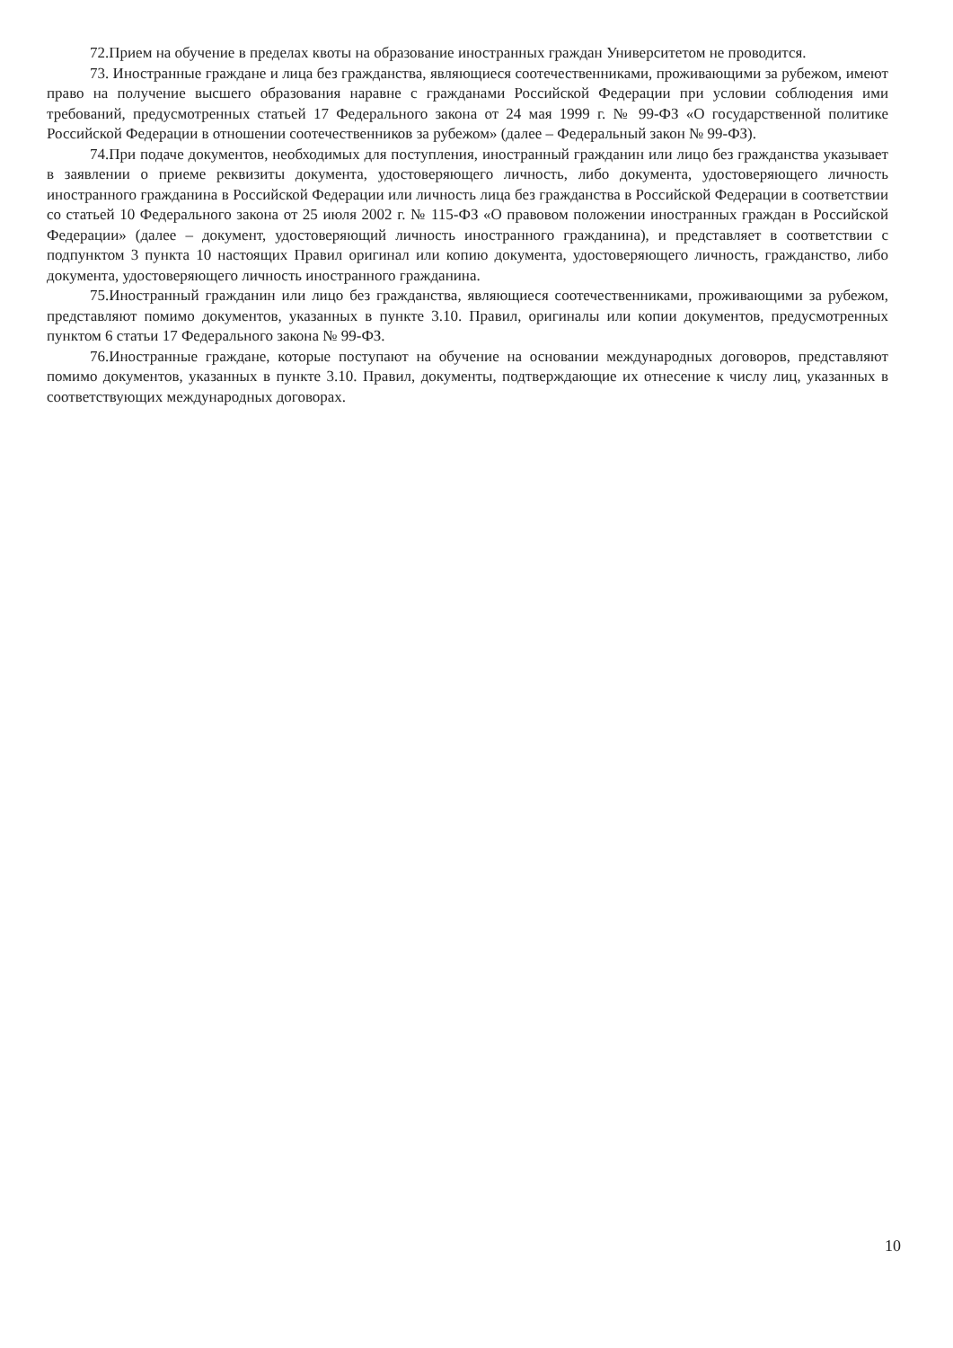72.Прием на обучение в пределах квоты на образование иностранных граждан Университетом не проводится.
73. Иностранные граждане и лица без гражданства, являющиеся соотечественниками, проживающими за рубежом, имеют право на получение высшего образования наравне с гражданами Российской Федерации при условии соблюдения ими требований, предусмотренных статьей 17 Федерального закона от 24 мая 1999 г. № 99-ФЗ «О государственной политике Российской Федерации в отношении соотечественников за рубежом» (далее – Федеральный закон № 99-ФЗ).
74.При подаче документов, необходимых для поступления, иностранный гражданин или лицо без гражданства указывает в заявлении о приеме реквизиты документа, удостоверяющего личность, либо документа, удостоверяющего личность иностранного гражданина в Российской Федерации или личность лица без гражданства в Российской Федерации в соответствии со статьей 10 Федерального закона от 25 июля 2002 г. № 115-ФЗ «О правовом положении иностранных граждан в Российской Федерации» (далее – документ, удостоверяющий личность иностранного гражданина), и представляет в соответствии с подпунктом 3 пункта 10 настоящих Правил оригинал или копию документа, удостоверяющего личность, гражданство, либо документа, удостоверяющего личность иностранного гражданина.
75.Иностранный гражданин или лицо без гражданства, являющиеся соотечественниками, проживающими за рубежом, представляют помимо документов, указанных в пункте 3.10. Правил, оригиналы или копии документов, предусмотренных пунктом 6 статьи 17 Федерального закона № 99-ФЗ.
76.Иностранные граждане, которые поступают на обучение на основании международных договоров, представляют помимо документов, указанных в пункте 3.10. Правил, документы, подтверждающие их отнесение к числу лиц, указанных в соответствующих международных договорах.
10